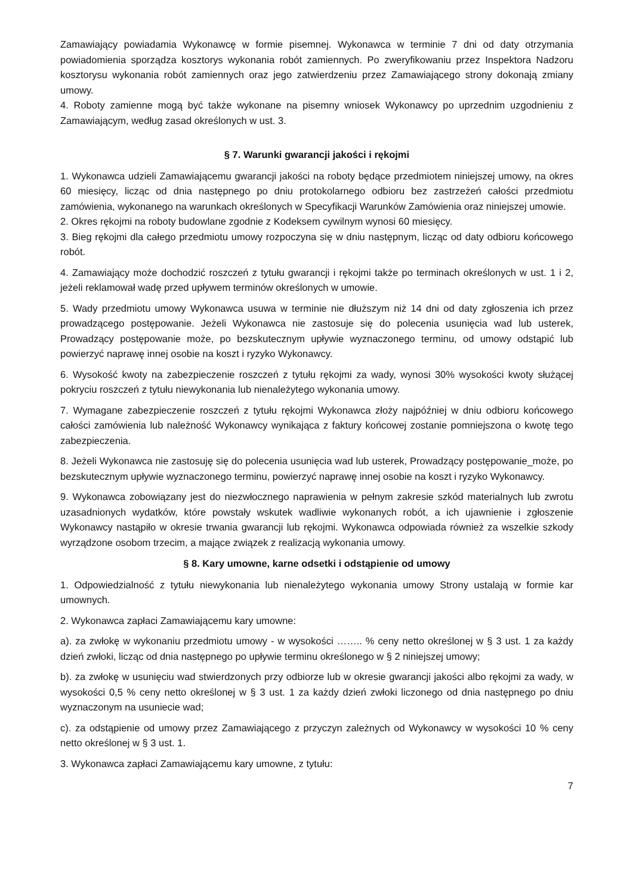Zamawiający powiadamia Wykonawcę w formie pisemnej. Wykonawca w terminie 7 dni od daty otrzymania powiadomienia sporządza kosztorys wykonania robót zamiennych. Po zweryfikowaniu przez Inspektora Nadzoru kosztorysu wykonania robót zamiennych oraz jego zatwierdzeniu przez Zamawiającego strony dokonają zmiany umowy.
4. Roboty zamienne mogą być także wykonane na pisemny wniosek Wykonawcy po uprzednim uzgodnieniu z Zamawiającym, według zasad określonych w ust. 3.
§ 7. Warunki gwarancji jakości i rękojmi
1. Wykonawca udzieli Zamawiającemu gwarancji jakości na roboty będące przedmiotem niniejszej umowy, na okres 60 miesięcy, licząc od dnia następnego po dniu protokolarnego odbioru bez zastrzeżeń całości przedmiotu zamówienia, wykonanego na warunkach określonych w Specyfikacji Warunków Zamówienia oraz niniejszej umowie.
2. Okres rękojmi na roboty budowlane zgodnie z Kodeksem cywilnym wynosi 60 miesięcy.
3. Bieg rękojmi dla całego przedmiotu umowy rozpoczyna się w dniu następnym, licząc od daty odbioru końcowego robót.
4. Zamawiający może dochodzić roszczeń z tytułu gwarancji i rękojmi także po terminach określonych w ust. 1 i 2, jeżeli reklamował wadę przed upływem terminów określonych w umowie.
5. Wady przedmiotu umowy Wykonawca usuwa w terminie nie dłuższym niż 14 dni od daty zgłoszenia ich przez prowadzącego postępowanie. Jeżeli Wykonawca nie zastosuje się do polecenia usunięcia wad lub usterek, Prowadzący postępowanie może, po bezskutecznym upływie wyznaczonego terminu, od umowy odstąpić lub powierzyć naprawę innej osobie na koszt i ryzyko Wykonawcy.
6. Wysokość kwoty na zabezpieczenie roszczeń z tytułu rękojmi za wady, wynosi 30% wysokości kwoty służącej pokryciu roszczeń z tytułu niewykonania lub nienależytego wykonania umowy.
7. Wymagane zabezpieczenie roszczeń z tytułu rękojmi Wykonawca złoży najpóźniej w dniu odbioru końcowego całości zamówienia lub należność Wykonawcy wynikająca z faktury końcowej zostanie pomniejszona o kwotę tego zabezpieczenia.
8. Jeżeli Wykonawca nie zastosuję się do polecenia usunięcia wad lub usterek, Prowadzący postępowanie_może, po bezskutecznym upływie wyznaczonego terminu, powierzyć naprawę innej osobie na koszt i ryzyko Wykonawcy.
9. Wykonawca zobowiązany jest do niezwłocznego naprawienia w pełnym zakresie szkód materialnych lub zwrotu uzasadnionych wydatków, które powstały wskutek wadliwie wykonanych robót, a ich ujawnienie i zgłoszenie Wykonawcy nastąpiło w okresie trwania gwarancji lub rękojmi. Wykonawca odpowiada również za wszelkie szkody wyrządzone osobom trzecim, a mające związek z realizacją wykonania umowy.
§ 8. Kary umowne, karne odsetki i odstąpienie od umowy
1. Odpowiedzialność z tytułu niewykonania lub nienależytego wykonania umowy Strony ustalają w formie kar umownych.
2. Wykonawca zapłaci Zamawiającemu kary umowne:
a). za zwłokę w wykonaniu przedmiotu umowy - w wysokości …….. % ceny netto określonej w § 3 ust. 1 za każdy dzień zwłoki, licząc od dnia następnego po upływie terminu określonego w § 2 niniejszej umowy;
b). za zwłokę w usunięciu wad stwierdzonych przy odbiorze lub w okresie gwarancji jakości albo rękojmi za wady, w wysokości 0,5 % ceny netto określonej w § 3 ust. 1 za każdy dzień zwłoki liczonego od dnia następnego po dniu wyznaczonym na usuniecie wad;
c). za odstąpienie od umowy przez Zamawiającego z przyczyn zależnych od Wykonawcy w wysokości 10 % ceny netto określonej w § 3 ust. 1.
3. Wykonawca zapłaci Zamawiającemu kary umowne, z tytułu:
7